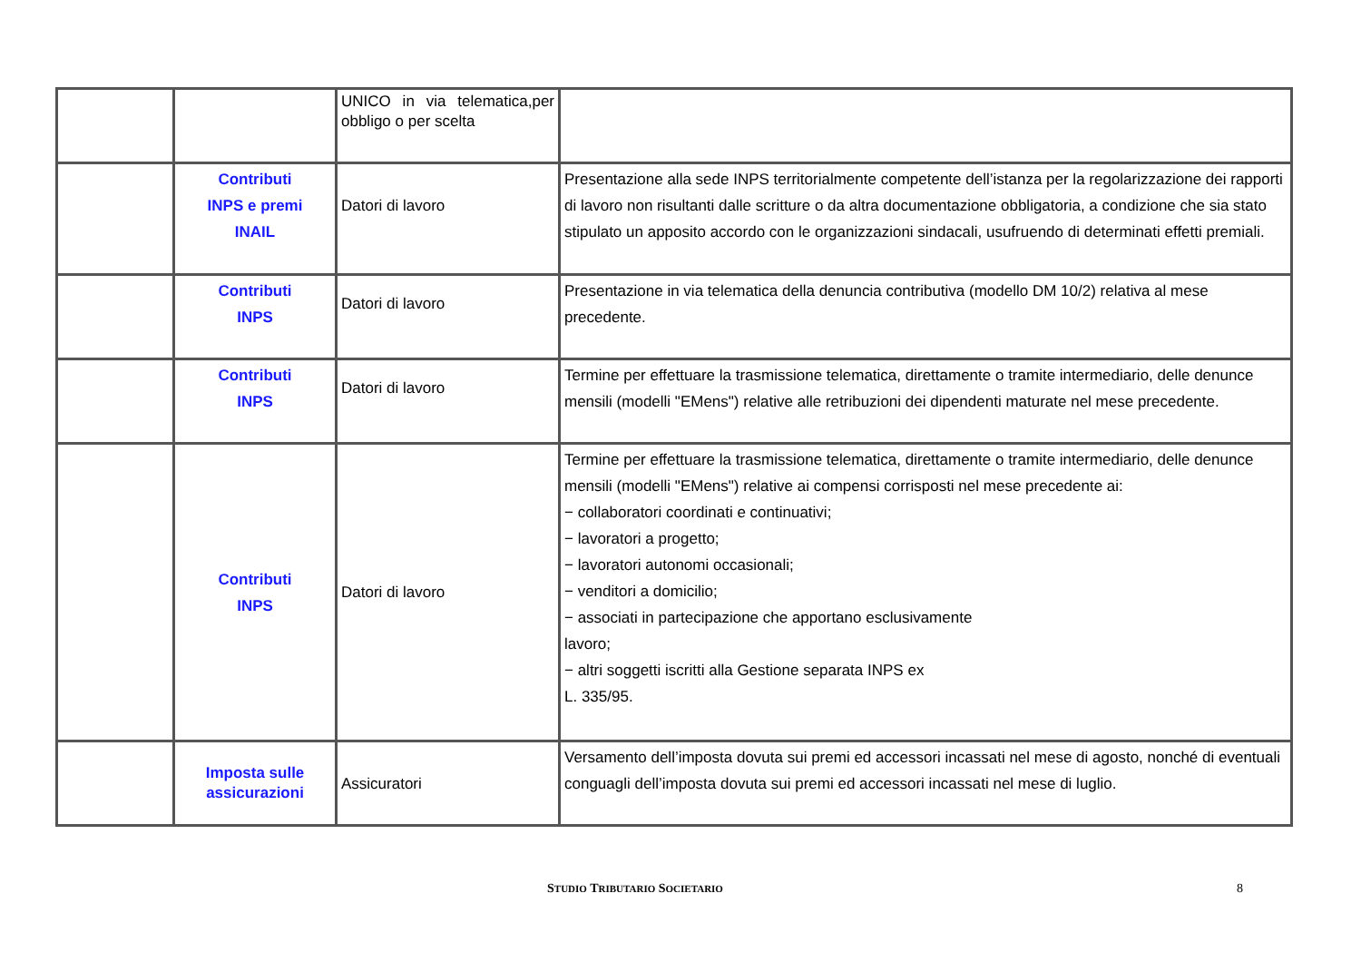| | | UNICO in via telematica,per obbligo o per scelta | |
| | Contributi INPS e premi INAIL | Datori di lavoro | Presentazione alla sede INPS territorialmente competente dell’istanza per la regolarizzazione dei rapporti di lavoro non risultanti dalle scritture o da altra documentazione obbligatoria, a condizione che sia stato stipulato un apposito accordo con le organizzazioni sindacali, usufruendo di determinati effetti premiali. |
| | Contributi INPS | Datori di lavoro | Presentazione in via telematica della denuncia contributiva (modello DM 10/2) relativa al mese precedente. |
| | Contributi INPS | Datori di lavoro | Termine per effettuare la trasmissione telematica, direttamente o tramite intermediario, delle denunce mensili (modelli "EMens") relative alle retribuzioni dei dipendenti maturate nel mese precedente. |
| | Contributi INPS | Datori di lavoro | Termine per effettuare la trasmissione telematica, direttamente o tramite intermediario, delle denunce mensili (modelli "EMens") relative ai compensi corrisposti nel mese precedente ai: − collaboratori coordinati e continuativi; − lavoratori a progetto; − lavoratori autonomi occasionali; − venditori a domicilio; − associati in partecipazione che apportano esclusivamente lavoro; − altri soggetti iscritti alla Gestione separata INPS ex L. 335/95. |
| | Imposta sulle assicurazioni | Assicuratori | Versamento dell’imposta dovuta sui premi ed accessori incassati nel mese di agosto, nonché di eventuali conguagli dell’imposta dovuta sui premi ed accessori incassati nel mese di luglio. |
STUDIO TRIBUTARIO SOCIETARIO 8